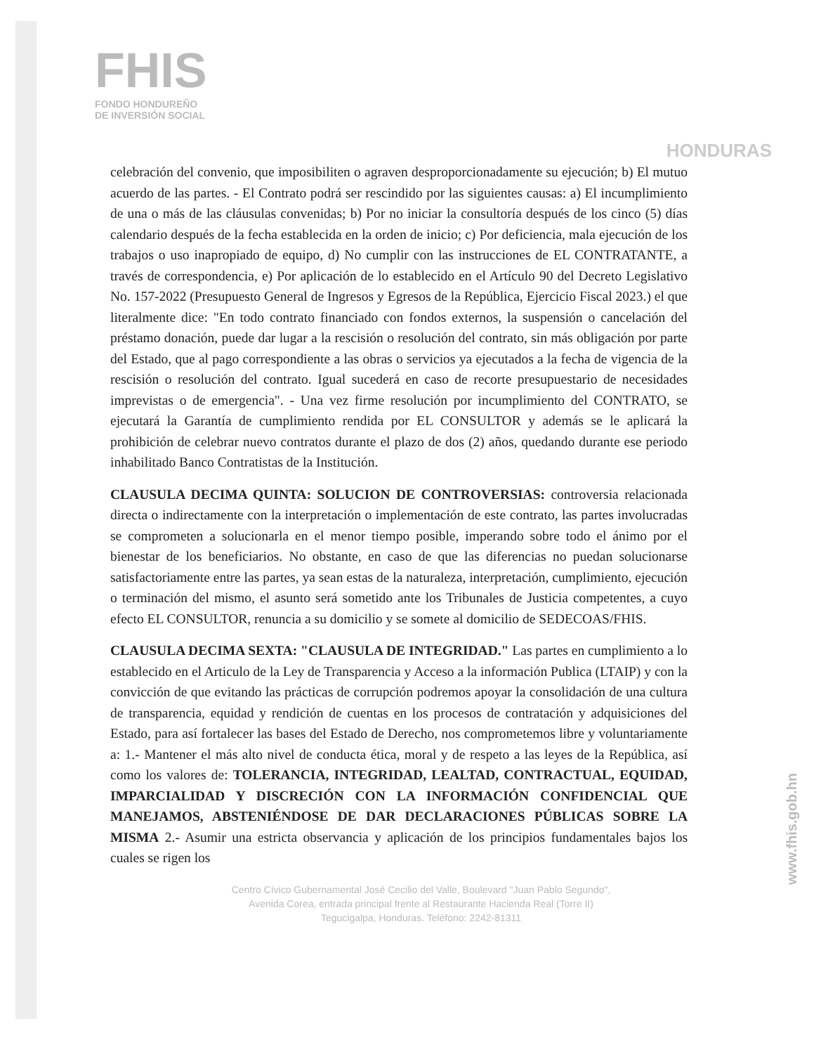FHIS
FONDO HONDUREÑO
DE INVERSIÓN SOCIAL
HONDURAS
celebración del convenio, que imposibiliten o agraven desproporcionadamente su ejecución; b) El mutuo acuerdo de las partes. - El Contrato podrá ser rescindido por las siguientes causas: a) El incumplimiento de una o más de las cláusulas convenidas; b) Por no iniciar la consultoría después de los cinco (5) días calendario después de la fecha establecida en la orden de inicio; c) Por deficiencia, mala ejecución de los trabajos o uso inapropiado de equipo, d) No cumplir con las instrucciones de EL CONTRATANTE, a través de correspondencia, e) Por aplicación de lo establecido en el Artículo 90 del Decreto Legislativo No. 157-2022 (Presupuesto General de Ingresos y Egresos de la República, Ejercicio Fiscal 2023.) el que literalmente dice: "En todo contrato financiado con fondos externos, la suspensión o cancelación del préstamo donación, puede dar lugar a la rescisión o resolución del contrato, sin más obligación por parte del Estado, que al pago correspondiente a las obras o servicios ya ejecutados a la fecha de vigencia de la rescisión o resolución del contrato. Igual sucederá en caso de recorte presupuestario de necesidades imprevistas o de emergencia". - Una vez firme resolución por incumplimiento del CONTRATO, se ejecutará la Garantía de cumplimiento rendida por EL CONSULTOR y además se le aplicará la prohibición de celebrar nuevo contratos durante el plazo de dos (2) años, quedando durante ese periodo inhabilitado Banco Contratistas de la Institución.
CLAUSULA DECIMA QUINTA: SOLUCION DE CONTROVERSIAS: controversia relacionada directa o indirectamente con la interpretación o implementación de este contrato, las partes involucradas se comprometen a solucionarla en el menor tiempo posible, imperando sobre todo el ánimo por el bienestar de los beneficiarios. No obstante, en caso de que las diferencias no puedan solucionarse satisfactoriamente entre las partes, ya sean estas de la naturaleza, interpretación, cumplimiento, ejecución o terminación del mismo, el asunto será sometido ante los Tribunales de Justicia competentes, a cuyo efecto EL CONSULTOR, renuncia a su domicilio y se somete al domicilio de SEDECOAS/FHIS.
CLAUSULA DECIMA SEXTA: "CLAUSULA DE INTEGRIDAD." Las partes en cumplimiento a lo establecido en el Articulo de la Ley de Transparencia y Acceso a la información Publica (LTAIP) y con la convicción de que evitando las prácticas de corrupción podremos apoyar la consolidación de una cultura de transparencia, equidad y rendición de cuentas en los procesos de contratación y adquisiciones del Estado, para así fortalecer las bases del Estado de Derecho, nos comprometemos libre y voluntariamente a: 1.- Mantener el más alto nivel de conducta ética, moral y de respeto a las leyes de la República, así como los valores de: TOLERANCIA, INTEGRIDAD, LEALTAD, CONTRACTUAL, EQUIDAD, IMPARCIALIDAD Y DISCRECIÓN CON LA INFORMACIÓN CONFIDENCIAL QUE MANEJAMOS, ABSTENIÉNDOSE DE DAR DECLARACIONES PÚBLICAS SOBRE LA MISMA 2.- Asumir una estricta observancia y aplicación de los principios fundamentales bajos los cuales se rigen los
Centro Cívico Gubernamental José Cecilio del Valle, Boulevard "Juan Pablo Segundo",
Avenida Corea, entrada principal frente al Restaurante Hacienda Real (Torre II)
Tegucigalpa, Honduras. Teléfono: 2242-81311
www.fhis.gob.hn